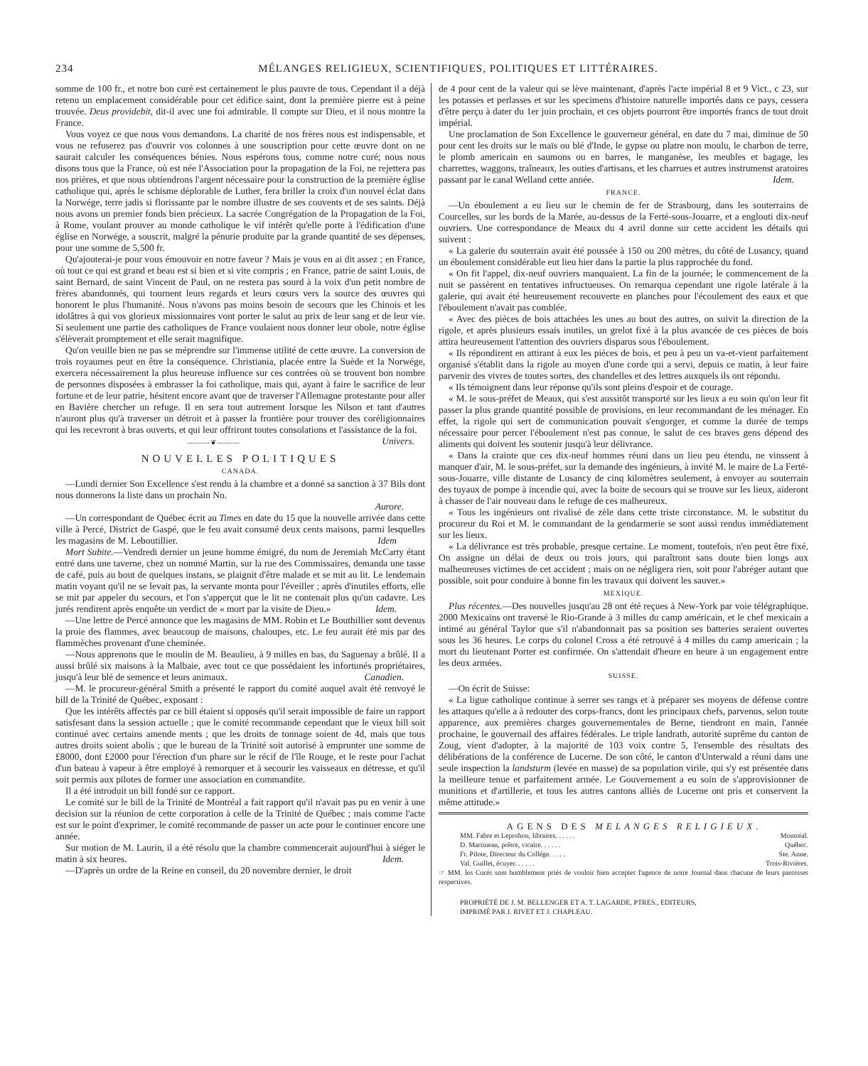234 MÉLANGES RELIGIEUX, SCIENTIFIQUES, POLITIQUES ET LITTÉRAIRES.
somme de 100 fr., et notre bon curé est certainement le plus pauvre de tous. Cependant il a déjà retenu un emplacement considérable pour cet édifice saint, dont la première pierre est à peine trouvée. Deus providebit, dit-il avec une foi admirable. Il compte sur Dieu, et il nous montre la France.
Vous voyez ce que nous vous demandons. La charité de nos frères nous est indispensable, et vous ne refuserez pas d'ouvrir vos colonnes à une souscription pour cette œuvre dont on ne saurait calculer les conséquences bénies. Nous espérons tous, comme notre curé; nous nous disons tous que la France, où est née l'Association pour la propagation de la Foi, ne rejettera pas nos prières, et que nous obtiendrons l'argent nécessaire pour la construction de la première église catholique qui, après le schisme déplorable de Luther, fera briller la croix d'un nouvel éclat dans la Norwége, terre jadis si florissante par le nombre illustre de ses couvents et de ses saints. Déjà nous avons un premier fonds bien précieux. La sacrée Congrégation de la Propagation de la Foi, à Rome, voulant prouver au monde catholique le vif intérêt qu'elle porte à l'édification d'une église en Norwége, a souscrit, malgré la pénurie produite par la grande quantité de ses dépenses, pour une somme de 5,500 fr.
Qu'ajouterai-je pour vous émouvoir en notre faveur ? Mais je vous en ai dit assez ; en France, où tout ce qui est grand et beau est si bien et si vite compris ; en France, patrie de saint Louis, de saint Bernard, de saint Vincent de Paul, on ne restera pas sourd à la voix d'un petit nombre de frères abandonnés, qui tournent leurs regards et leurs cœurs vers la source des œuvres qui honorent le plus l'humanité. Nous n'avons pas moins besoin de secours que les Chinois et les idolâtres à qui vos glorieux missionnaires vont porter le salut au prix de leur sang et de leur vie. Si seulement une partie des catholiques de France voulaient nous donner leur obole, notre église s'élèverait promptement et elle serait magnifique.
Qu'on veuille bien ne pas se méprendre sur l'immense utilité de cette œuvre. La conversion de trois royaumes peut en être la conséquence. Christiania, placée entre la Suède et la Norwége, exercera nécessairement la plus heureuse influence sur ces contrées où se trouvent bon nombre de personnes disposées à embrasser la foi catholique, mais qui, ayant à faire le sacrifice de leur fortune et de leur patrie, hésitent encore avant que de traverser l'Allemagne protestante pour aller en Bavière chercher un refuge. Il en sera tout autrement lorsque les Nilson et tant d'autres n'auront plus qu'à traverser un détroit et à passer la frontière pour trouver des coréligionnaires qui les recevront à bras ouverts, et qui leur offriront toutes consolations et l'assistance de la foi. Univers.
———❦———
NOUVELLES POLITIQUES
CANADA.
—Lundi dernier Son Excellence s'est rendu à la chambre et a donné sa sanction à 37 Bils dont nous donnerons la liste dans un prochain No.
Aurore.
—Un correspondant de Québec écrit au Times en date du 15 que la nouvelle arrivée dans cette ville à Percé, District de Gaspé, que le feu avait consumé deux cents maisons, parmi lesquelles les magasins de M. Leboutillier. Idem
Mort Subite.—Vendredi dernier un jeune homme émigré, du nom de Jeremiah McCarty étant entré dans une taverne, chez un nommé Martin, sur la rue des Commissaires, demanda une tasse de café, puis au bout de quelques instans, se plaignit d'être malade et se mit au lit. Le lendemain matin voyant qu'il ne se levait pas, la servante monta pour l'éveiller ; après d'inutiles efforts, elle se mit par appeler du secours, et l'on s'apperçut que le lit ne contenait plus qu'un cadavre. Les jurés rendirent après enquête un verdict de « mort par la visite de Dieu.» Idem.
—Une lettre de Percé annonce que les magasins de MM. Robin et Le Bouthillier sont devenus la proie des flammes, avec beaucoup de maisons, chaloupes, etc. Le feu aurait été mis par des flammèches provenant d'une cheminée.
—Nous apprenons que le moulin de M. Beaulieu, à 9 milles en bas, du Saguenay a brûlé. Il a aussi brûlé six maisons à la Malbaie, avec tout ce que possédaient les infortunés propriétaires, jusqu'à leur blé de semence et leurs animaux. Canadien.
—M. le procureur-général Smith a présenté le rapport du comité auquel avait été renvoyé le bill de la Trinité de Québec, exposant :
Que les intérêts affectés par ce bill étaient si opposés qu'il serait impossible de faire un rapport satisfesant dans la session actuelle ; que le comité recommande cependant que le vieux bill soit continué avec certains amende ments ; que les droits de tonnage soient de 4d, mais que tous autres droits soient abolis ; que le bureau de la Trinité soit autorisé à emprunter une somme de £8000, dont £2000 pour l'érection d'un phare sur le récif de l'île Rouge, et le reste pour l'achat d'un bateau à vapeur à être employé à remorquer et à secourir les vaisseaux en détresse, et qu'il soit permis aux pilotes de former une association en commandite.
Il a été introduit un bill fondé sur ce rapport.
Le comité sur le bill de la Trinité de Montréal a fait rapport qu'il n'avait pas pu en venir à une decision sur la réunion de cette corporation à celle de la Trinité de Québec ; mais comme l'acte est sur le point d'exprimer, le comité recommande de passer un acte pour le continuer encore une année.
Sur motion de M. Laurin, il a été résolu que la chambre commencerait aujourd'hui à siéger le matin à six heures. Idem.
—D'après un ordre de la Reine en conseil, du 20 novembre dernier, le droit
de 4 pour cent de la valeur qui se lève maintenant, d'après l'acte impérial 8 et 9 Vict., c 23, sur les potasses et perlasses et sur les specimens d'histoire naturelle importés dans ce pays, cessera d'être perçu à dater du 1er juin prochain, et ces objets pourront être importés francs de tout droit impérial.
Une proclamation de Son Excellence le gouverneur général, en date du 7 mai, diminue de 50 pour cent les droits sur le maïs ou blé d'Inde, le gypse ou platre non moulu, le charbon de terre, le plomb americain en saumons ou en barres, le manganèse, les meubles et bagage, les charrettes, waggons, traîneaux, les outies d'artisans, et les charrues et autres instrumenst aratoires passant par le canal Welland cette année. Idem.
FRANCE.
—Un éboulement a eu lieu sur le chemin de fer de Strasbourg, dans les souterrains de Courcelles, sur les bords de la Marée, au-dessus de la Ferté-sous-Jouarre, et a englouti dix-neuf ouvriers. Une correspondance de Meaux du 4 avril donne sur cette accident les détails qui suivent :
« La galerie du souterrain avait été poussée à 150 ou 200 mètres, du côté de Lusancy, quand un éboulement considérable eut lieu hier dans la partie la plus rapprochée du fond.
« On fit l'appel, dix-neuf ouvriers manquaient. La fin de la journée; le commencement de la nuit se passèrent en tentatives infructueuses. On remarqua cependant une rigole latérale à la galerie, qui avait été heureusement recouverte en planches pour l'écoulement des eaux et que l'éboulement n'avait pas comblée.
« Avec des pièces de bois attachées les unes au bout des autres, on suivit la direction de la rigole, et après plusieurs essais inutiles, un grelot fixé à la plus avancée de ces pièces de bois attira heureusement l'attention des ouvriers disparus sous l'éboulement.
« Ils répondirent en attirant à eux les pièces de bois, et peu à peu un va-et-vient parfaitement organisé s'établit dans la rigole au moyen d'une corde qui a servi, depuis ce matin, à leur faire parvenir des vivres de toutes sortes, des chandelles et des lettres auxquels ils ont répondu.
« Ils témoignent dans leur réponse qu'ils sont pleins d'espoir et de courage.
« M. le sous-préfet de Meaux, qui s'est aussitôt transporté sur les lieux a eu soin qu'on leur fit passer la plus grande quantité possible de provisions, en leur recommandant de les ménager. En effet, la rigole qui sert de communication pouvait s'engorger, et comme la durée de temps nécessaire pour percer l'éboulement n'est pas connue, le salut de ces braves gens dépend des aliments qui doivent les soutenir jusqu'à leur délivrance.
« Dans la crainte que ces dix-neuf hommes réuni dans un lieu peu étendu, ne vinssent à manquer d'air, M. le sous-préfet, sur la demande des ingénieurs, à invité M. le maire de La Ferté-sous-Jouarre, ville distante de Lusancy de cinq kilomètres seulement, à envoyer au souterrain des tuyaux de pompe à incendie qui, avec la boite de secours qui se trouve sur les lieux, aideront à chasser de l'air nouveau dans le refuge de ces malheureux.
« Tous les ingénieurs ont rivalisé de zèle dans cette triste circonstance. M. le substitut du procureur du Roi et M. le commandant de la gendarmerie se sont aussi rendus immédiatement sur les lieux.
« La délivrance est très probable, presque certaine. Le moment, toutefois, n'en peut être fixé. On assigne un délai de deux ou trois jours, qui paraîtront sans doute bien longs aux malheureuses victimes de cet accident ; mais on ne négligera rien, soit pour l'abréger autant que possible, soit pour conduire à bonne fin les travaux qui doivent les sauver.»
MEXIQUE.
Plus récentes.—Des nouvelles jusqu'au 28 ont été reçues à New-York par voie télégraphique. 2000 Mexicains ont traversé le Rio-Grande à 3 milles du camp américain, et le chef mexicain a intimé au général Taylor que s'il n'abandonnait pas sa position ses batteries seraient ouvertes sous les 36 heures. Le corps du colonel Cross a été retrouvé à 4 milles du camp americain ; la mort du lieutenant Porter est confirmée. On s'attendait d'heure en heure à un engagement entre les deux armées.
SUISSE.
—On écrit de Suisse:
« La ligue catholique continue à serrer ses rangs et à préparer ses moyens de défense contre les attaques qu'elle a à redouter des corps-francs, dont les principaux chefs, parvenus, selon toute apparence, aux premières charges gouvernementales de Berne, tiendront en main, l'année prochaine, le gouvernail des affaires fédérales. Le triple landrath, autorité suprême du canton de Zoug, vient d'adopter, à la majorité de 103 voix contre 5, l'ensemble des résultats des délibérations de la conférence de Lucerne. De son côté, le canton d'Unterwald a réuni dans une seule inspection la landsturm (levée en masse) de sa population virile, qui s'y est présentée dans la meilleure tenue et parfaitement armée. Le Gouvernement a eu soin de s'approvisionner de munitions et d'artillerie, et tous les autres cantons alliés de Lucerne ont pris et conservent la même attitude.»
AGENS DES MELANGES RELIGIEUX.
MM. Fabre et Leprohon, libraires. . . . . . Montréal.
D. Martineau, prêtre, vicaire. . . . . . Québec.
Fr. Pilote, Directeur du Collége. . . . . Ste. Anne.
Val. Guillet, écuyer. . . . . . Trois-Rivières.
☞ MM. les Curés sont humblement priés de vouloir bien accepter l'agence de notre Journal dans chacune de leurs paroisses respectives.
PROPRIÉTÉ DE J. M. BELLENGER ET A. T. LAGARDE, PTRES., EDITEURS,
IMPRIMÉ PAR J. RIVET ET J. CHAPLEAU.